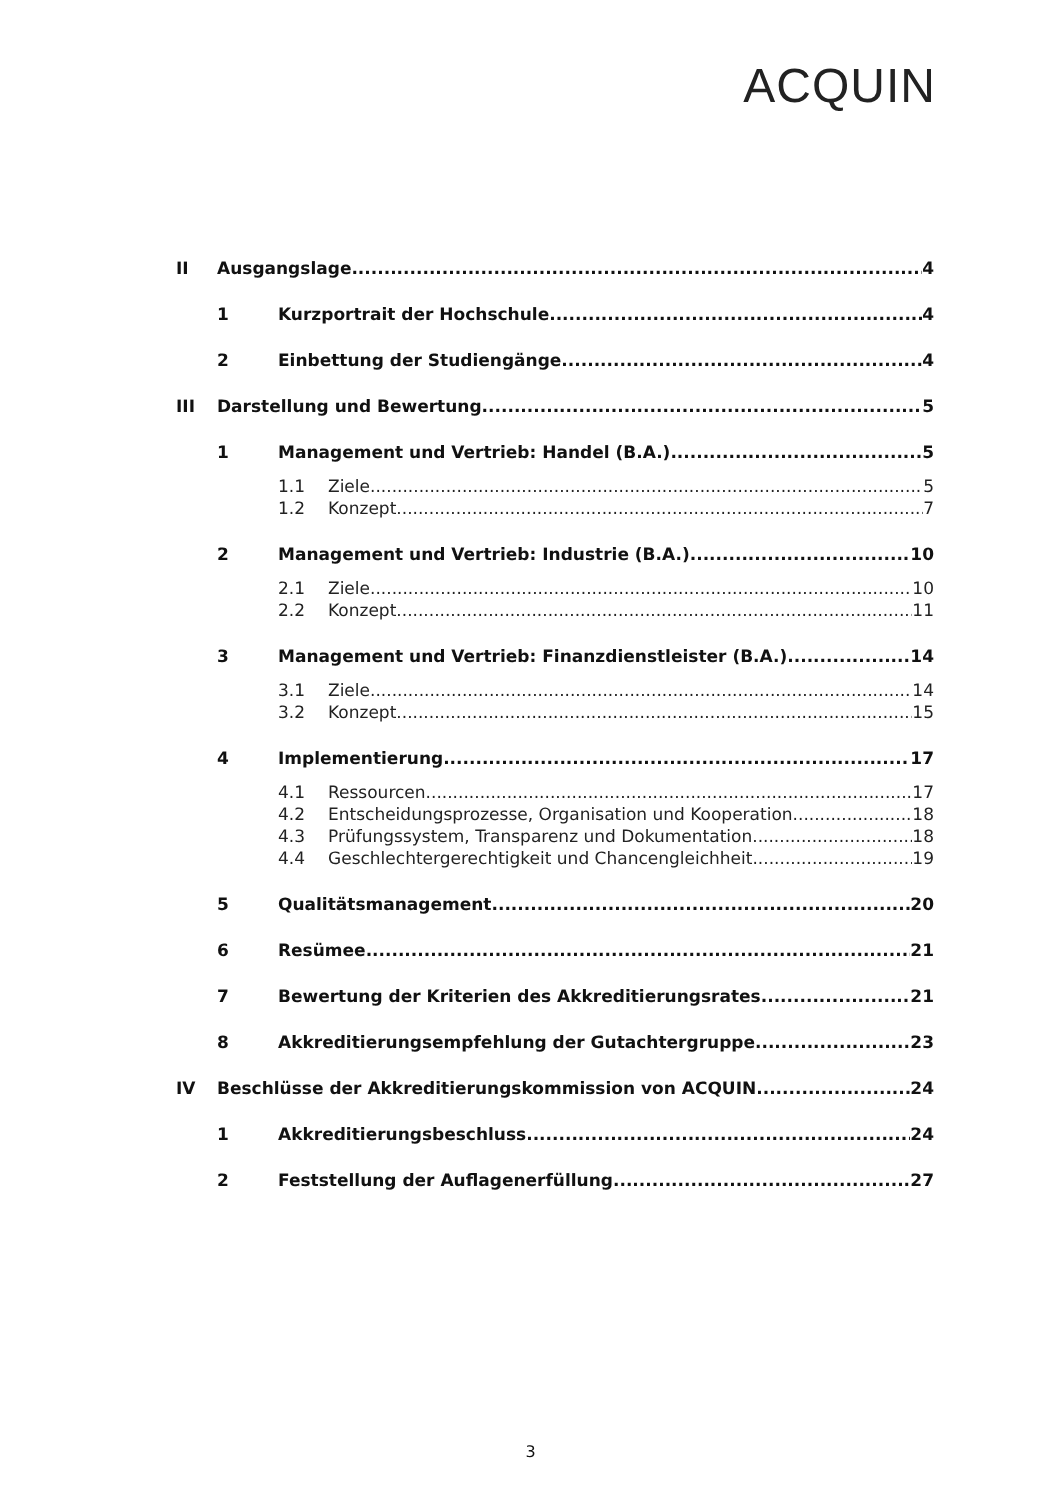ACQUIN
II Ausgangslage 4
1 Kurzportrait der Hochschule 4
2 Einbettung der Studiengänge 4
III Darstellung und Bewertung 5
1 Management und Vertrieb: Handel (B.A.) 5
1.1 Ziele 5
1.2 Konzept 7
2 Management und Vertrieb: Industrie (B.A.) 10
2.1 Ziele 10
2.2 Konzept 11
3 Management und Vertrieb: Finanzdienstleister (B.A.) 14
3.1 Ziele 14
3.2 Konzept 15
4 Implementierung 17
4.1 Ressourcen 17
4.2 Entscheidungsprozesse, Organisation und Kooperation 18
4.3 Prüfungssystem, Transparenz und Dokumentation 18
4.4 Geschlechtergerechtigkeit und Chancengleichheit 19
5 Qualitätsmanagement 20
6 Resümee 21
7 Bewertung der Kriterien des Akkreditierungsrates 21
8 Akkreditierungsempfehlung der Gutachtergruppe 23
IV Beschlüsse der Akkreditierungskommission von ACQUIN 24
1 Akkreditierungsbeschluss 24
2 Feststellung der Auflagenerfüllung 27
3